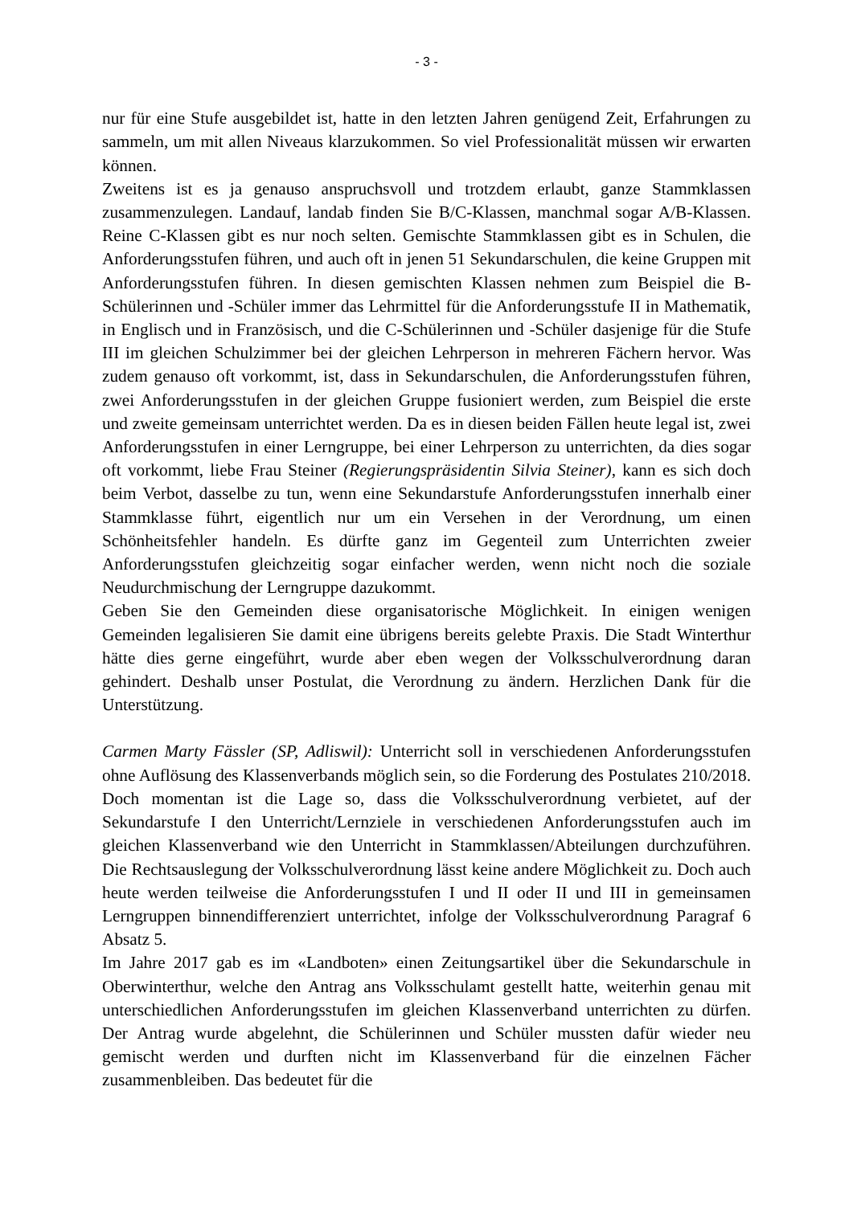- 3 -
nur für eine Stufe ausgebildet ist, hatte in den letzten Jahren genügend Zeit, Erfahrungen zu sammeln, um mit allen Niveaus klarzukommen. So viel Professionalität müssen wir erwarten können.
Zweitens ist es ja genauso anspruchsvoll und trotzdem erlaubt, ganze Stammklassen zusammenzulegen. Landauf, landab finden Sie B/C-Klassen, manchmal sogar A/B-Klassen. Reine C-Klassen gibt es nur noch selten. Gemischte Stammklassen gibt es in Schulen, die Anforderungsstufen führen, und auch oft in jenen 51 Sekundarschulen, die keine Gruppen mit Anforderungsstufen führen. In diesen gemischten Klassen nehmen zum Beispiel die B-Schülerinnen und -Schüler immer das Lehrmittel für die Anforderungsstufe II in Mathematik, in Englisch und in Französisch, und die C-Schülerinnen und -Schüler dasjenige für die Stufe III im gleichen Schulzimmer bei der gleichen Lehrperson in mehreren Fächern hervor. Was zudem genauso oft vorkommt, ist, dass in Sekundarschulen, die Anforderungsstufen führen, zwei Anforderungsstufen in der gleichen Gruppe fusioniert werden, zum Beispiel die erste und zweite gemeinsam unterrichtet werden. Da es in diesen beiden Fällen heute legal ist, zwei Anforderungsstufen in einer Lerngruppe, bei einer Lehrperson zu unterrichten, da dies sogar oft vorkommt, liebe Frau Steiner (Regierungspräsidentin Silvia Steiner), kann es sich doch beim Verbot, dasselbe zu tun, wenn eine Sekundarstufe Anforderungsstufen innerhalb einer Stammklasse führt, eigentlich nur um ein Versehen in der Verordnung, um einen Schönheitsfehler handeln. Es dürfte ganz im Gegenteil zum Unterrichten zweier Anforderungsstufen gleichzeitig sogar einfacher werden, wenn nicht noch die soziale Neudurchmischung der Lerngruppe dazukommt.
Geben Sie den Gemeinden diese organisatorische Möglichkeit. In einigen wenigen Gemeinden legalisieren Sie damit eine übrigens bereits gelebte Praxis. Die Stadt Winterthur hätte dies gerne eingeführt, wurde aber eben wegen der Volksschulverordnung daran gehindert. Deshalb unser Postulat, die Verordnung zu ändern. Herzlichen Dank für die Unterstützung.
Carmen Marty Fässler (SP, Adliswil): Unterricht soll in verschiedenen Anforderungsstufen ohne Auflösung des Klassenverbands möglich sein, so die Forderung des Postulates 210/2018. Doch momentan ist die Lage so, dass die Volksschulverordnung verbietet, auf der Sekundarstufe I den Unterricht/Lernziele in verschiedenen Anforderungsstufen auch im gleichen Klassenverband wie den Unterricht in Stammklassen/Abteilungen durchzuführen. Die Rechtsauslegung der Volksschulverordnung lässt keine andere Möglichkeit zu. Doch auch heute werden teilweise die Anforderungsstufen I und II oder II und III in gemeinsamen Lerngruppen binnendifferenziert unterrichtet, infolge der Volksschulverordnung Paragraf 6 Absatz 5.
Im Jahre 2017 gab es im «Landboten» einen Zeitungsartikel über die Sekundarschule in Oberwinterthur, welche den Antrag ans Volksschulamt gestellt hatte, weiterhin genau mit unterschiedlichen Anforderungsstufen im gleichen Klassenverband unterrichten zu dürfen. Der Antrag wurde abgelehnt, die Schülerinnen und Schüler mussten dafür wieder neu gemischt werden und durften nicht im Klassenverband für die einzelnen Fächer zusammenbleiben. Das bedeutet für die